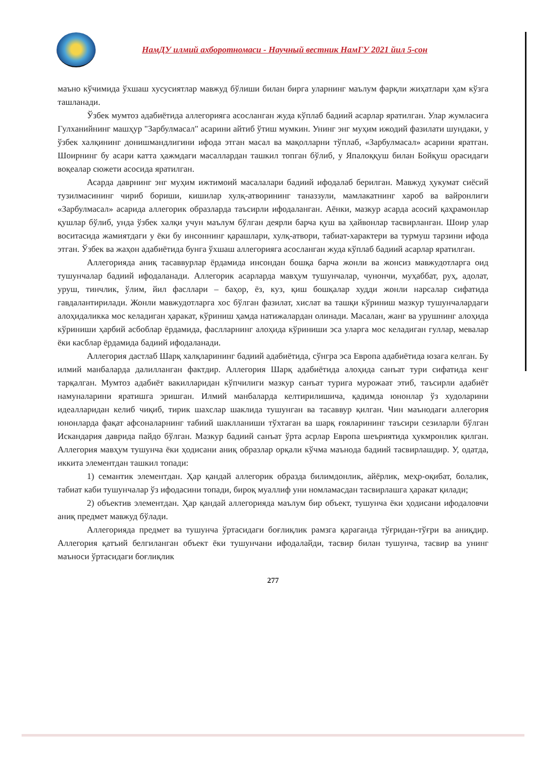НамДУ илмий ахборотномаси - Научный вестник НамГУ 2021 йил 5-сон
маъно кўчимида ўхшаш хусусиятлар мавжуд бўлиши билан бирга уларнинг маълум фарқли жиҳатлари ҳам кўзга ташланади.
Ўзбек мумтоз адабиётида аллегорияга асосланган жуда кўплаб бадиий асарлар яратилган. Улар жумласига Гулханийнинг машҳур "Зарбулмасал" асарини айтиб ўтиш мумкин. Унинг энг муҳим ижодий фазилати шундаки, у ўзбек халқининг донишмандлигини ифода этган масал ва мақолларни тўплаб, «Зарбулмасал» асарини яратган. Шоирнинг бу асари катта ҳажмдаги масаллардан ташкил топган бўлиб, у Япалоққуш билан Бойқуш орасидаги воқеалар сюжети асосида яратилган.
Асарда даврнинг энг муҳим ижтимоий масалалари бадиий ифодалаб берилган. Мавжуд ҳукумат сиёсий тузилмасининг чириб бориши, кишилар хулқ-атворининг таназзули, мамлакатнинг хароб ва вайронлиги «Зарбулмасал» асарида аллегорик образларда таъсирли ифодаланган. Аёнки, мазкур асарда асосий қаҳрамонлар қушлар бўлиб, унда ўзбек халқи учун маълум бўлган деярли барча қуш ва ҳайвонлар тасвирланган. Шоир улар воситасида жамиятдаги у ёки бу инсоннинг қарашлари, хулқ-атвори, табиат-характери ва турмуш тарзини ифода этган. Ўзбек ва жаҳон адабиётида бунга ўхшаш аллегорияга асосланган жуда кўплаб бадиий асарлар яратилган.
Аллегорияда аниқ тасаввурлар ёрдамида инсондан бошқа барча жонли ва жонсиз мавжудотларга оид тушунчалар бадиий ифодаланади. Аллегорик асарларда мавҳум тушунчалар, чунончи, муҳаббат, руҳ, адолат, уруш, тинчлик, ўлим, йил фасллари – баҳор, ёз, куз, қиш бошқалар худди жонли нарсалар сифатида гавдалантирилади. Жонли мавжудотларга хос бўлган фазилат, хислат ва ташқи кўриниш мазкур тушунчалардаги алоҳидаликка мос келадиган ҳаракат, кўриниш ҳамда натижалардан олинади. Масалан, жанг ва урушнинг алоҳида кўриниши ҳарбий асбоблар ёрдамида, фаслларнинг алоҳида кўриниши эса уларга мос келадиган гуллар, мевалар ёки касблар ёрдамида бадиий ифодаланади.
Аллегория дастлаб Шарқ халқларининг бадиий адабиётида, сўнгра эса Европа адабиётида юзага келган. Бу илмий манбаларда далилланган фактдир. Аллегория Шарқ адабиётида алоҳида санъат тури сифатида кенг тарқалган. Мумтоз адабиёт вакилларидан кўпчилиги мазкур санъат турига мурожаат этиб, таъсирли адабиёт намуналарини яратишга эришган. Илмий манбаларда келтирилишича, қадимда юнонлар ўз худоларини идеалларидан келиб чиқиб, тирик шахслар шаклида тушунган ва тасаввур қилган. Чин маънодаги аллегория юнонларда фақат афсоналарнинг табиий шаклланиши тўхтаган ва шарқ ғояларининг таъсири сезиларли бўлган Искандария даврида пайдо бўлган. Мазкур бадиий санъат ўрта асрлар Европа шеъриятида ҳукмронлик қилган. Аллегория мавҳум тушунча ёки ҳодисани аниқ образлар орқали кўчма маънода бадиий тасвирлашдир. У, одатда, иккита элементдан ташкил топади:
1) семантик элементдан. Ҳар қандай аллегорик образда билимдонлик, айёрлик, меҳр-оқибат, болалик, табиат каби тушунчалар ўз ифодасини топади, бироқ муаллиф уни номламасдан тасвирлашга ҳаракат қилади;
2) объектив элементдан. Ҳар қандай аллегорияда маълум бир объект, тушунча ёки ҳодисани ифодаловчи аниқ предмет мавжуд бўлади.
Аллегорияда предмет ва тушунча ўртасидаги боғлиқлик рамзга қараганда тўғридан-тўғри ва аниқдир. Аллегория қатъий белгиланган объект ёки тушунчани ифодалайди, тасвир билан тушунча, тасвир ва унинг маъноси ўртасидаги боғлиқлик
277